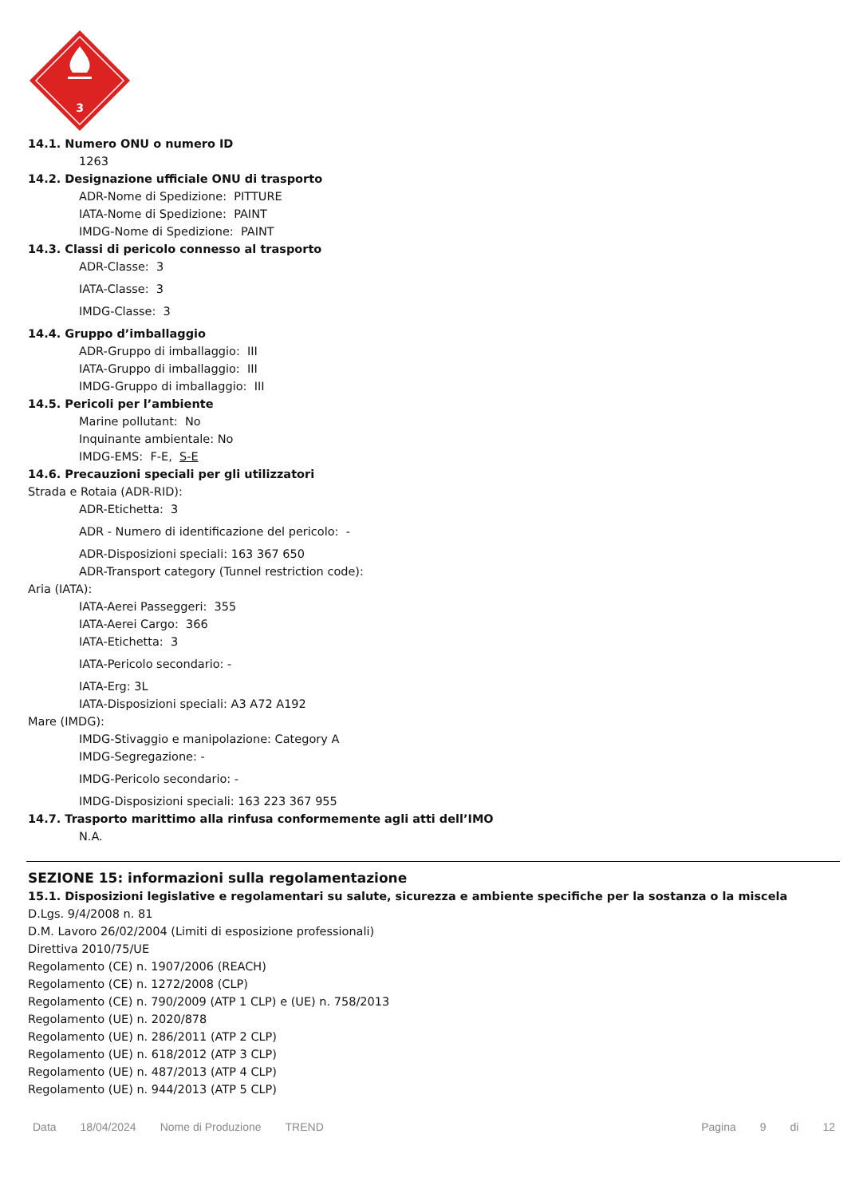3
14.1. Numero ONU o numero ID
1263
14.2. Designazione ufficiale ONU di trasporto
ADR-Nome di Spedizione: PITTURE
IATA-Nome di Spedizione: PAINT
IMDG-Nome di Spedizione: PAINT
14.3. Classi di pericolo connesso al trasporto
ADR-Classe: 3
IATA-Classe: 3
IMDG-Classe: 3
14.4. Gruppo d’imballaggio
ADR-Gruppo di imballaggio: III
IATA-Gruppo di imballaggio: III
IMDG-Gruppo di imballaggio: III
14.5. Pericoli per l’ambiente
Marine pollutant: No
Inquinante ambientale: No
IMDG-EMS: F-E, S-E
14.6. Precauzioni speciali per gli utilizzatori
Strada e Rotaia (ADR-RID):
ADR-Etichetta: 3
ADR - Numero di identificazione del pericolo: -
ADR-Disposizioni speciali: 163 367 650
ADR-Transport category (Tunnel restriction code):
Aria (IATA):
IATA-Aerei Passeggeri: 355
IATA-Aerei Cargo: 366
IATA-Etichetta: 3
IATA-Pericolo secondario: -
IATA-Erg: 3L
IATA-Disposizioni speciali: A3 A72 A192
Mare (IMDG):
IMDG-Stivaggio e manipolazione: Category A
IMDG-Segregazione: -
IMDG-Pericolo secondario: -
IMDG-Disposizioni speciali: 163 223 367 955
14.7. Trasporto marittimo alla rinfusa conformemente agli atti dell’IMO
N.A.
SEZIONE 15: informazioni sulla regolamentazione
15.1. Disposizioni legislative e regolamentari su salute, sicurezza e ambiente specifiche per la sostanza o la miscela
D.Lgs. 9/4/2008 n. 81
D.M. Lavoro 26/02/2004 (Limiti di esposizione professionali)
Direttiva 2010/75/UE
Regolamento (CE) n. 1907/2006 (REACH)
Regolamento (CE) n. 1272/2008 (CLP)
Regolamento (CE) n. 790/2009 (ATP 1 CLP) e (UE) n. 758/2013
Regolamento (UE) n. 2020/878
Regolamento (UE) n. 286/2011 (ATP 2 CLP)
Regolamento (UE) n. 618/2012 (ATP 3 CLP)
Regolamento (UE) n. 487/2013 (ATP 4 CLP)
Regolamento (UE) n. 944/2013 (ATP 5 CLP)
Data 18/04/2024 Nome di Produzione TREND Pagina 9 di 12